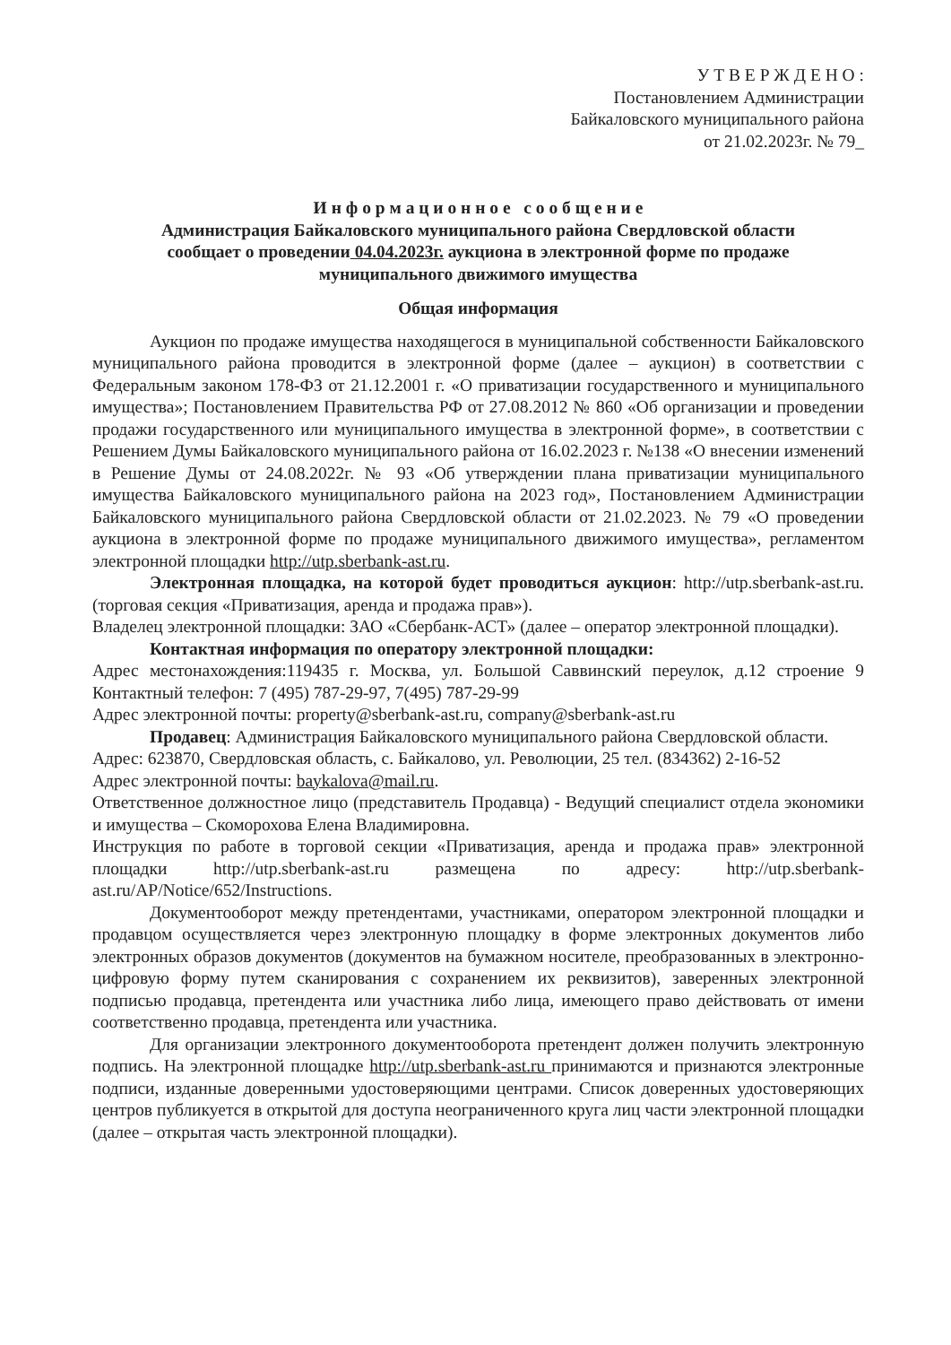У Т В Е Р Ж Д Е Н О :
Постановлением Администрации
Байкаловского муниципального района
от 21.02.2023г. № 79_
И н ф о р м а ц и о н н о е с о о б щ е н и е
Администрация Байкаловского муниципального района Свердловской области
сообщает о проведении 04.04.2023г. аукциона в электронной форме по продаже
муниципального движимого имущества
Общая информация
Аукцион по продаже имущества находящегося в муниципальной собственности Байкаловского муниципального района проводится в электронной форме (далее – аукцион) в соответствии с Федеральным законом 178-ФЗ от 21.12.2001 г. «О приватизации государственного и муниципального имущества»; Постановлением Правительства РФ от 27.08.2012 № 860 «Об организации и проведении продажи государственного или муниципального имущества в электронной форме», в соответствии с Решением Думы Байкаловского муниципального района от 16.02.2023 г. №138 «О внесении изменений в Решение Думы от 24.08.2022г. № 93 «Об утверждении плана приватизации муниципального имущества Байкаловского муниципального района на 2023 год», Постановлением Администрации Байкаловского муниципального района Свердловской области от 21.02.2023. № 79 «О проведении аукциона в электронной форме по продаже муниципального движимого имущества», регламентом электронной площадки http://utp.sberbank-ast.ru.
Электронная площадка, на которой будет проводиться аукцион: http://utp.sberbank-ast.ru. (торговая секция «Приватизация, аренда и продажа прав»).
Владелец электронной площадки: ЗАО «Сбербанк-АСТ» (далее – оператор электронной площадки).
Контактная информация по оператору электронной площадки:
Адрес местонахождения:119435 г. Москва, ул. Большой Саввинский переулок, д.12 строение 9 Контактный телефон: 7 (495) 787-29-97, 7(495) 787-29-99
Адрес электронной почты: property@sberbank-ast.ru, company@sberbank-ast.ru
Продавец: Администрация Байкаловского муниципального района Свердловской области.
Адрес: 623870, Свердловская область, с. Байкалово, ул. Революции, 25 тел. (834362) 2-16-52
Адрес электронной почты: baykalova@mail.ru.
Ответственное должностное лицо (представитель Продавца) - Ведущий специалист отдела экономики и имущества – Скоморохова Елена Владимировна.
Инструкция по работе в торговой секции «Приватизация, аренда и продажа прав» электронной площадки http://utp.sberbank-ast.ru размещена по адресу: http://utp.sberbank-ast.ru/AP/Notice/652/Instructions.
Документооборот между претендентами, участниками, оператором электронной площадки и продавцом осуществляется через электронную площадку в форме электронных документов либо электронных образов документов (документов на бумажном носителе, преобразованных в электронно-цифровую форму путем сканирования с сохранением их реквизитов), заверенных электронной подписью продавца, претендента или участника либо лица, имеющего право действовать от имени соответственно продавца, претендента или участника.
Для организации электронного документооборота претендент должен получить электронную подпись. На электронной площадке http://utp.sberbank-ast.ru принимаются и признаются электронные подписи, изданные доверенными удостоверяющими центрами. Список доверенных удостоверяющих центров публикуется в открытой для доступа неограниченного круга лиц части электронной площадки (далее – открытая часть электронной площадки).